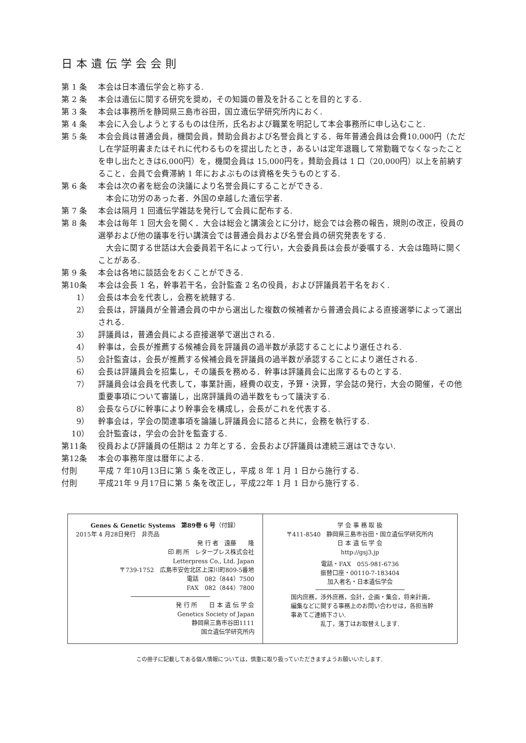日本遺伝学会会則
第 1 条 本会は日本遺伝学会と称する.
第 2 条 本会は遺伝に関する研究を奨め，その知識の普及を計ることを目的とする.
第 3 条 本会は事務所を静岡県三島市谷田，国立遺伝学研究所内におく.
第 4 条 本会に入会しようとするものは住所，氏名および職業を明記して本会事務所に申し込むこと.
第 5 条 本会会員は普通会員，機関会員，賛助会員および名誉会員とする．毎年普通会員は会費10,000円（ただし在学証明書またはそれに代わるものを提出したとき，あるいは定年退職して常勤職でなくなったことを申し出たときは6,000円）を，機関会員は 15,000円を，賛助会員は 1 口（20,000円）以上を前納すること．会員で会費滞納 1 年におよぶものは資格を失うものとする.
第 6 条 本会は次の者を総会の決議により名誉会員にすることができる.
本会に功労のあった者．外国の卓越した遺伝学者.
第 7 条 本会は隔月 1 回遺伝学雑誌を発行して会員に配布する.
第 8 条 本会は毎年 1 回大会を開く．大会は総会と講演会とに分け，総会では会務の報告，規則の改正，役員の選挙および他の議事を行い講演会では普通会員および名誉会員の研究発表をする.
大会に関する世話は大会委員若干名によって行い，大会委員長は会長が委嘱する．大会は臨時に開くことがある.
第 9 条 本会は各地に談話会をおくことができる.
第10条 本会は会長 1 名，幹事若干名，会計監査 2 名の役員，および評議員若干名をおく.
1） 会長は本会を代表し，会務を統轄する.
2） 会長は，評議員が全普通会員の中から選出した複数の候補者から普通会員による直接選挙によって選出される.
3） 評議員は，普通会員による直接選挙で選出される.
4） 幹事は，会長が推薦する候補会員を評議員の過半数が承認することにより選任される.
5） 会計監査は，会長が推薦する候補会員を評議員の過半数が承認することにより選任される.
6） 会長は評議員会を招集し，その議長を務める．幹事は評議員会に出席するものとする.
7） 評議員会は会員を代表して，事業計画，経費の収支，予算・決算，学会誌の発行，大会の開催，その他重要事項について審議し，出席評議員の過半数をもって議決する.
8） 会長ならびに幹事により幹事会を構成し，会長がこれを代表する.
9） 幹事会は，学会の関連事項を論議し評議員会に諮ると共に，会務を執行する.
10） 会計監査は，学会の会計を監査する.
第11条 役員および評議員の任期は 2 カ年とする．会長および評議員は連続三選はできない.
第12条 本会の事務年度は暦年による.
付則 平成 7 年10月13日に第 5 条を改正し，平成 8 年 1 月 1 日から施行する.
付則 平成21年 9 月17日に第 5 条を改正し，平成22年 1 月 1 日から施行する.
Genes & Genetic Systems　第89巻 6 号（付録）
2015年 4 月28日発行　非売品
発 行 者　遠藤　　隆
印 刷 所　レタープレス株式会社
Letterpress Co., Ltd. Japan
〒739-1752　広島市安佐北区上深川町809-5番地
電話　082（844）7500
FAX　082（844）7800
発 行 所　　日 本 遺 伝 学 会
Genetics Society of Japan
静岡県三島市谷田1111
国立遺伝学研究所内
学 会 事 務 取 扱
〒411-8540　静岡県三島市谷田・国立遺伝学研究所内
日 本 遺 伝 学 会
http://gsj3.jp
電話・FAX　055-981-6736
振替口座・00110-7-183404
加入者名・日本遺伝学会
国内庶務，渉外庶務，会計，企画・集会，将来計画，
編集などに関する事務上のお問い合わせは，各担当幹
事あてご連絡下さい.
乱丁，落丁はお取替えします.
この冊子に記載してある個人情報については，慎重に取り扱っていただきますようお願いいたします.